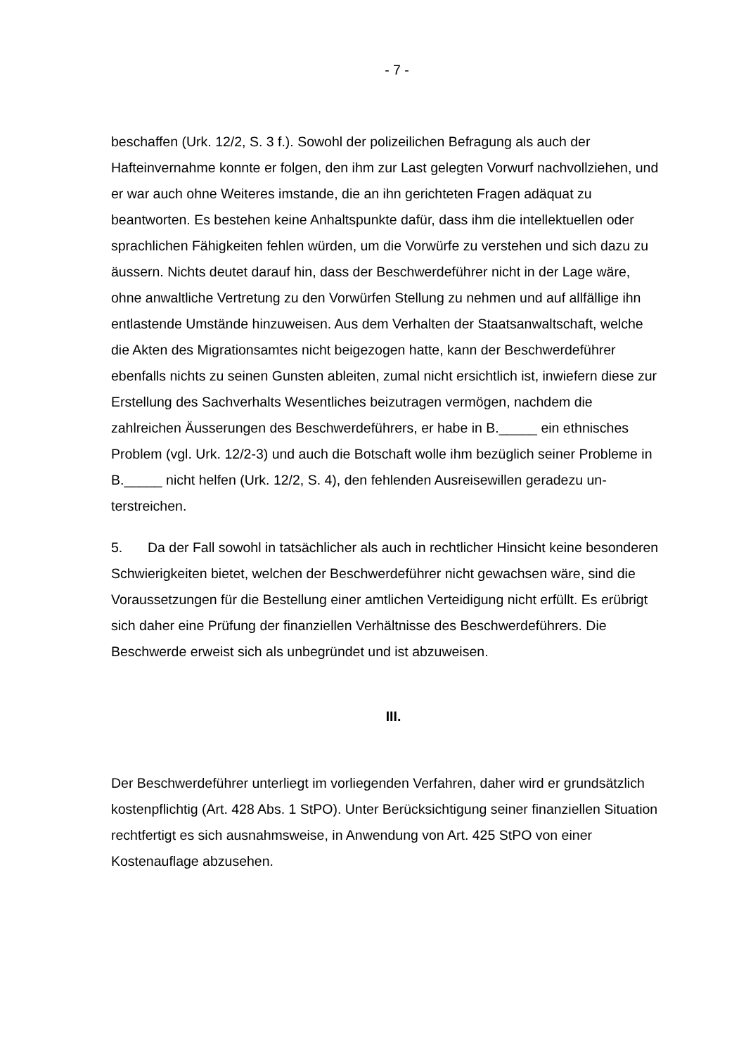- 7 -
beschaffen (Urk. 12/2, S. 3 f.). Sowohl der polizeilichen Befragung als auch der Hafteinvernahme konnte er folgen, den ihm zur Last gelegten Vorwurf nachvoll­ziehen, und er war auch ohne Weiteres imstande, die an ihn gerichteten Fragen adäquat zu beantworten. Es bestehen keine Anhaltspunkte dafür, dass ihm die in­tellektuellen oder sprachlichen Fähigkeiten fehlen würden, um die Vorwürfe zu verstehen und sich dazu zu äussern. Nichts deutet darauf hin, dass der Be­schwerdeführer nicht in der Lage wäre, ohne anwaltliche Vertretung zu den Vor­würfen Stellung zu nehmen und auf allfällige ihn entlastende Umstände hinzuwei­sen. Aus dem Verhalten der Staatsanwaltschaft, welche die Akten des Migrati­onsamtes nicht beigezogen hatte, kann der Beschwerdeführer ebenfalls nichts zu seinen Gunsten ableiten, zumal nicht ersichtlich ist, inwiefern diese zur Erstellung des Sachverhalts Wesentliches beizutragen vermögen, nachdem die zahlreichen Äusserungen des Beschwerdeführers, er habe in B._____ ein ethnisches Problem (vgl. Urk. 12/2-3) und auch die Botschaft wolle ihm bezüglich seiner Probleme in B._____ nicht helfen (Urk. 12/2, S. 4), den fehlenden Ausreisewillen geradezu un­terstreichen.
5. Da der Fall sowohl in tatsächlicher als auch in rechtlicher Hinsicht keine be­sonderen Schwierigkeiten bietet, welchen der Beschwerdeführer nicht gewachsen wäre, sind die Voraussetzungen für die Bestellung einer amtlichen Verteidigung nicht erfüllt. Es erübrigt sich daher eine Prüfung der finanziellen Verhältnisse des Beschwerdeführers. Die Beschwerde erweist sich als unbegründet und ist abzu­weisen.
III.
Der Beschwerdeführer unterliegt im vorliegenden Verfahren, daher wird er grund­sätzlich kostenpflichtig (Art. 428 Abs. 1 StPO). Unter Berücksichtigung seiner fi­nanziellen Situation rechtfertigt es sich ausnahmsweise, in Anwendung von Art. 425 StPO von einer Kostenauflage abzusehen.